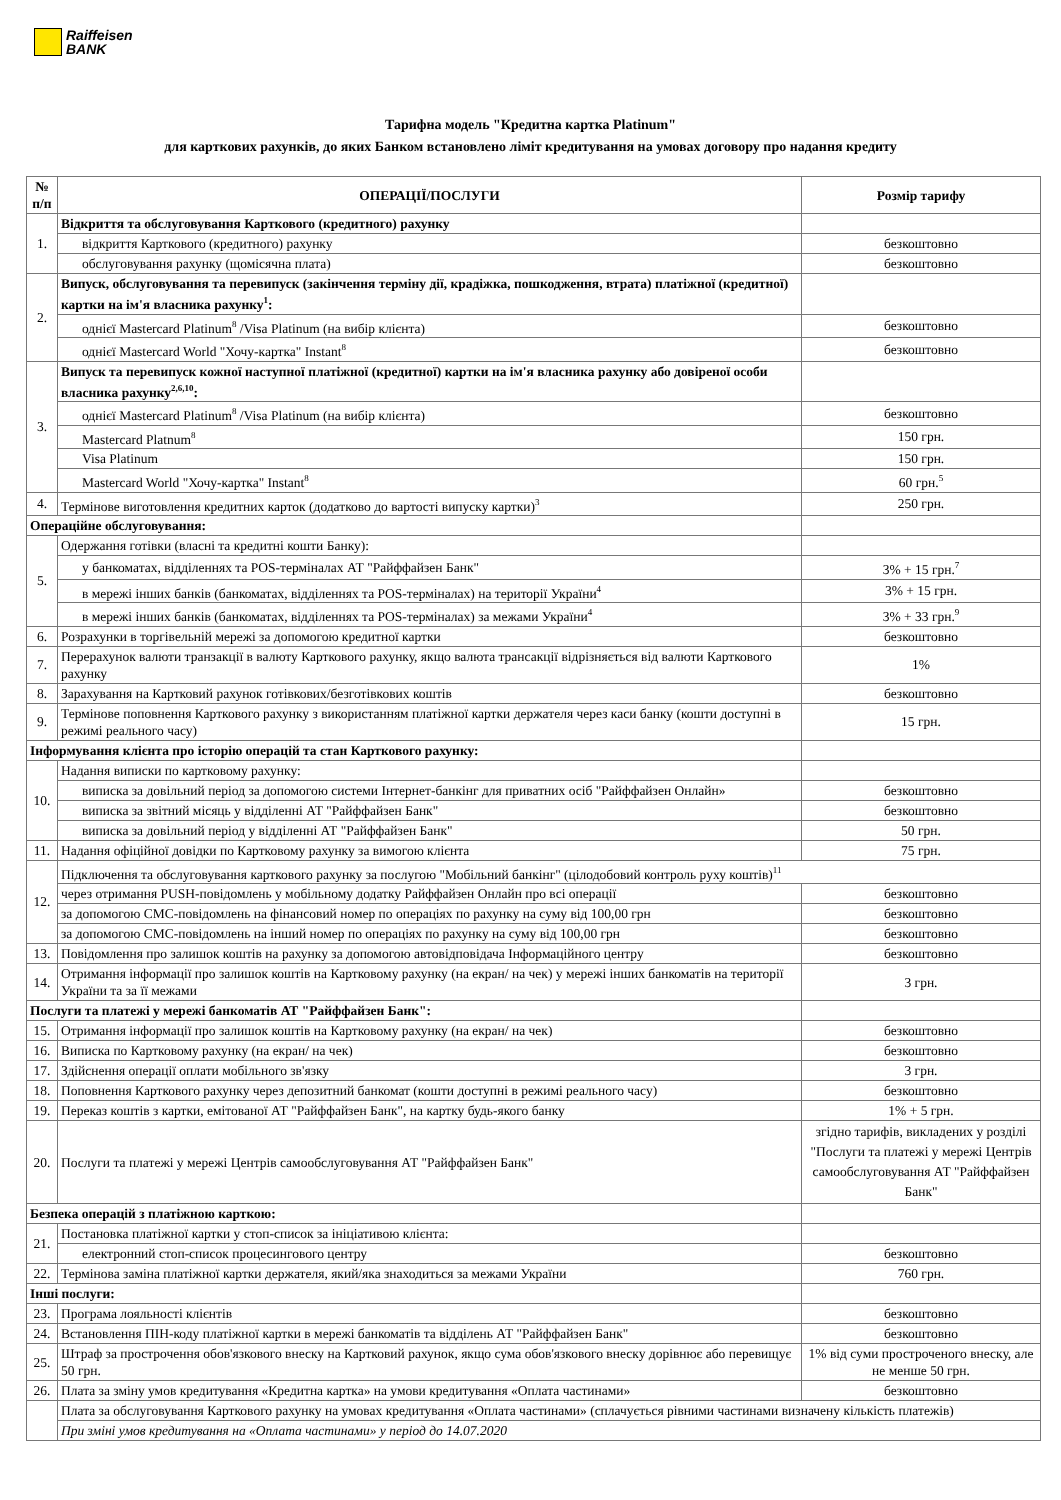Raiffeisen
BANK
Тарифна модель "Кредитна картка Platinum"
для карткових рахунків, до яких Банком встановлено ліміт кредитування на умовах договору про надання кредиту
| № п/п | ОПЕРАЦІЇ/ПОСЛУГИ | Розмір тарифу |
| --- | --- | --- |
| 1. | Відкриття та обслуговування Карткового (кредитного) рахунку | |
| | відкриття Карткового (кредитного) рахунку | безкоштовно |
| | обслуговування рахунку (щомісячна плата) | безкоштовно |
| 2. | Випуск, обслуговування та перевипуск (закінчення терміну дії, крадіжка, пошкодження, втрата) платіжної (кредитної) картки на ім'я власника рахунку<sup>1</sup>: | |
| | однієї Mastercard Platinum<sup>8</sup> /Visa Platinum (на вибір клієнта) | безкоштовно |
| | однієї Mastercard World "Хочу-картка" Instant<sup>8</sup> | безкоштовно |
| 3. | Випуск та перевипуск кожної наступної платіжної (кредитної) картки на ім'я власника рахунку або довіреної особи власника рахунку<sup>2,6,10</sup>: | |
| | однієї Mastercard Platinum<sup>8</sup> /Visa Platinum (на вибір клієнта) | безкоштовно |
| | Mastercard Platnum<sup>8</sup> | 150 грн. |
| | Visa Platinum | 150 грн. |
| | Mastercard World "Хочу-картка" Instant<sup>8</sup> | 60 грн.<sup>5</sup> |
| 4. | Термінове виготовлення кредитних карток (додатково до вартості випуску картки)<sup>3</sup> | 250 грн. |
| Операційне обслуговування: | | |
| 5. | Одержання готівки (власні та кредитні кошти Банку): | |
| | у банкоматах, відділеннях та POS-терміналах АТ "Райффайзен Банк" | 3% + 15 грн.<sup>7</sup> |
| | в мережі інших банків (банкоматах, відділеннях та POS-терміналах) на території України<sup>4</sup> | 3% + 15 грн. |
| | в мережі інших банків (банкоматах, відділеннях та POS-терміналах) за межами України<sup>4</sup> | 3% + 33 грн.<sup>9</sup> |
| 6. | Розрахунки в торгівельній мережі за допомогою кредитної картки | безкоштовно |
| 7. | Перерахунок валюти транзакції в валюту Карткового рахунку, якщо валюта трансакції відрізняється від валюти Карткового рахунку | 1% |
| 8. | Зарахування на Картковий рахунок готівкових/безготівкових коштів | безкоштовно |
| 9. | Термінове поповнення Карткового рахунку з використанням платіжної картки держателя через каси банку (кошти доступні в режимі реального часу) | 15 грн. |
| Інформування клієнта про історію операцій та стан Карткового рахунку: | | |
| 10. | Надання виписки по картковому рахунку: | |
| | виписка за довільний період за допомогою системи Інтернет-банкінг для приватних осіб "Райффайзен Онлайн» | безкоштовно |
| | виписка за звітний місяць у відділенні АТ "Райффайзен Банк" | безкоштовно |
| | виписка за довільний період у відділенні АТ "Райффайзен Банк" | 50 грн. |
| 11. | Надання офіційної довідки по Картковому рахунку за вимогою клієнта | 75 грн. |
| 12. | Підключення та обслуговування карткового рахунку за послугою "Мобільний банкінг" (цілодобовий контроль руху коштів)<sup>11</sup> | |
| | через отримання PUSH-повідомлень у мобільному додатку Райффайзен Онлайн про всі операції | безкоштовно |
| | за допомогою СМС-повідомлень на фінансовий номер по операціях по рахунку на суму від 100,00 грн | безкоштовно |
| | за допомогою СМС-повідомлень на інший номер по операціях по рахунку на суму від 100,00 грн | безкоштовно |
| 13. | Повідомлення про залишок коштів на рахунку за допомогою автовідповідача Інформаційного центру | безкоштовно |
| 14. | Отримання інформації про залишок коштів на Картковому рахунку (на екран/ на чек) у мережі інших банкоматів на території України та за її межами | 3 грн. |
| Послуги та платежі у мережі банкоматів АТ "Райффайзен Банк": | | |
| 15. | Отримання інформації про залишок коштів на Картковому рахунку (на екран/ на чек) | безкоштовно |
| 16. | Виписка по Картковому рахунку (на екран/ на чек) | безкоштовно |
| 17. | Здійснення операції оплати мобільного зв'язку | 3 грн. |
| 18. | Поповнення Карткового рахунку через депозитний банкомат (кошти доступні в режимі реального часу) | безкоштовно |
| 19. | Переказ коштів з картки, емітованої АТ "Райффайзен Банк", на картку будь-якого банку | 1% + 5 грн. |
| 20. | Послуги та платежі у мережі Центрів самообслуговування АТ "Райффайзен Банк" | згідно тарифів, викладених у розділі "Послуги та платежі у мережі Центрів самообслуговування АТ "Райффайзен Банк" |
| Безпека операцій з платіжною карткою: | | |
| 21. | Постановка платіжної картки у стоп-список за ініціативою клієнта: | |
| | електронний стоп-список процесингового центру | безкоштовно |
| 22. | Термінова заміна платіжної картки держателя, який/яка знаходиться за межами України | 760 грн. |
| Інші послуги: | | |
| 23. | Програма лояльності клієнтів | безкоштовно |
| 24. | Встановлення ПІН-коду платіжної картки в мережі банкоматів та відділень АТ "Райффайзен Банк" | безкоштовно |
| 25. | Штраф за прострочення обов'язкового внеску на Картковий рахунок, якщо сума обов'язкового внеску дорівнює або перевищує 50 грн. | 1% від суми простроченого внеску, але не менше 50 грн. |
| 26. | Плата за зміну умов кредитування «Кредитна картка» на умови кредитування «Оплата частинами» | безкоштовно |
| | Плата за обслуговування Карткового рахунку на умовах кредитування «Оплата частинами» (сплачується рівними частинами визначену кількість платежів) | |
| | При зміні умов кредитування на «Оплата частинами» у період до 14.07.2020 | |